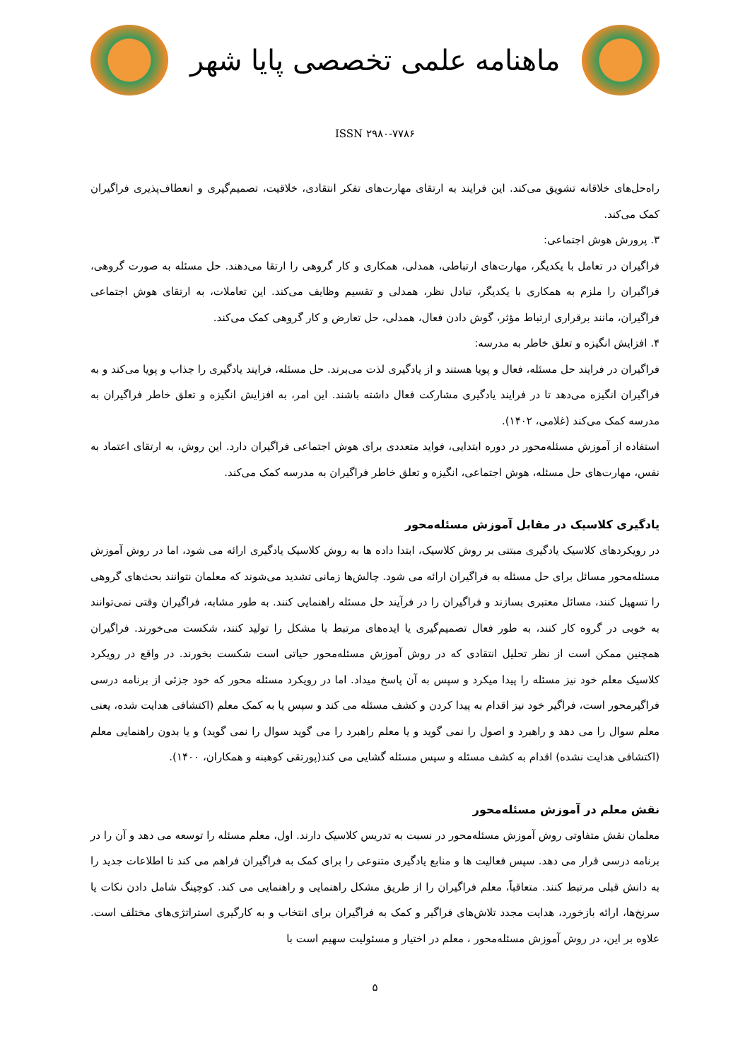ماهنامه علمی تخصصی پایا شهر
ISSN ۲۹۸۰-۷۷۸۶
راه‌حل‌های خلاقانه تشویق می‌کند. این فرایند به ارتقای مهارت‌های تفکر انتقادی، خلاقیت، تصمیم‌گیری و انعطاف‌پذیری فراگیران کمک می‌کند.
۳. پرورش هوش اجتماعی:
فراگیران در تعامل با یکدیگر، مهارت‌های ارتباطی، همدلی، همکاری و کار گروهی را ارتقا می‌دهند. حل مسئله به صورت گروهی، فراگیران را ملزم به همکاری با یکدیگر، تبادل نظر، همدلی و تقسیم وظایف می‌کند. این تعاملات، به ارتقای هوش اجتماعی فراگیران، مانند برقراری ارتباط مؤثر، گوش دادن فعال، همدلی، حل تعارض و کار گروهی کمک می‌کند.
۴. افزایش انگیزه و تعلق خاطر به مدرسه:
فراگیران در فرایند حل مسئله، فعال و پویا هستند و از یادگیری لذت می‌برند. حل مسئله، فرایند یادگیری را جذاب و پویا می‌کند و به فراگیران انگیزه می‌دهد تا در فرایند یادگیری مشارکت فعال داشته باشند. این امر، به افزایش انگیزه و تعلق خاطر فراگیران به مدرسه کمک می‌کند (غلامی، ۱۴۰۲).
استفاده از آموزش مسئله‌محور در دوره ابتدایی، فواید متعددی برای هوش اجتماعی فراگیران دارد. این روش، به ارتقای اعتماد به نفس، مهارت‌های حل مسئله، هوش اجتماعی، انگیزه و تعلق خاطر فراگیران به مدرسه کمک می‌کند.
یادگیری کلاسیک در مقابل آموزش مسئله‌محور
در رویکردهای کلاسیک یادگیری مبتنی بر روش کلاسیک، ابتدا داده ها به روش کلاسیک یادگیری ارائه می شود، اما در روش آموزش مسئله‌محور مسائل برای حل مسئله به فراگیران ارائه می شود. چالش‌ها زمانی تشدید می‌شوند که معلمان نتوانند بحث‌های گروهی را تسهیل کنند، مسائل معتبری بسازند و فراگیران را در فرآیند حل مسئله راهنمایی کنند. به طور مشابه، فراگیران وقتی نمی‌توانند به خوبی در گروه کار کنند، به طور فعال تصمیم‌گیری یا ایده‌های مرتبط با مشکل را تولید کنند، شکست می‌خورند. فراگیران همچنین ممکن است از نظر تحلیل انتقادی که در روش آموزش مسئله‌محور حیاتی است شکست بخورند. در واقع در رویکرد کلاسیک معلم خود نیز مسئله را پیدا میکرد و سپس به آن پاسخ میداد. اما در رویکرد مسئله محور که خود جزئی از برنامه درسی فراگیرمحور است، فراگیر خود نیز اقدام به پیدا کردن و کشف مسئله می کند و سپس یا به کمک معلم (اکتشافی هدایت شده، یعنی معلم سوال را می دهد و راهبرد و اصول را نمی گوید و یا معلم راهبرد را می گوید سوال را نمی گوید) و یا بدون راهنمایی معلم (اکتشافی هدایت نشده) اقدام به کشف مسئله و سپس مسئله گشایی می کند(پورتقی کوهبنه و همکاران، ۱۴۰۰).
نقش معلم در آموزش مسئله‌محور
معلمان نقش متفاوتی روش آموزش مسئله‌محور در نسبت به تدریس کلاسیک دارند. اول، معلم مسئله را توسعه می دهد و آن را در برنامه درسی قرار می دهد. سپس فعالیت ها و منابع یادگیری متنوعی را برای کمک به فراگیران فراهم می کند تا اطلاعات جدید را به دانش قبلی مرتبط کنند. متعاقباً، معلم فراگیران را از طریق مشکل راهنمایی و راهنمایی می کند. کوچینگ شامل دادن نکات یا سرنخ‌ها، ارائه بازخورد، هدایت مجدد تلاش‌های فراگیر و کمک به فراگیران برای انتخاب و به کارگیری استراتژی‌های مختلف است. علاوه بر این، در روش آموزش مسئله‌محور ، معلم در اختیار و مسئولیت سهیم است با
۵